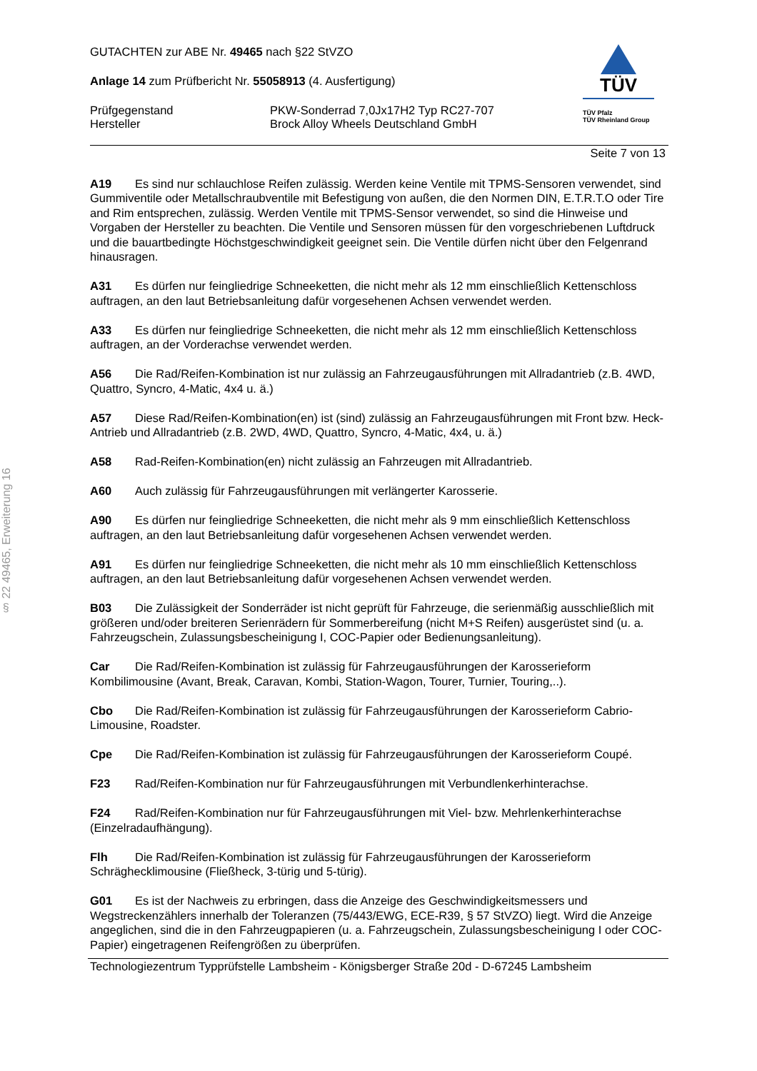§ 22 49465, Erweiterung 16
GUTACHTEN zur ABE Nr. 49465 nach §22 StVZO
Anlage 14 zum Prüfbericht Nr. 55058913 (4. Ausfertigung)
Prüfgegenstand PKW-Sonderrad 7,0Jx17H2 Typ RC27-707
Hersteller Brock Alloy Wheels Deutschland GmbH
TÜV
TÜV Pfalz
TÜV Rheinland Group
Seite 7 von 13
A19 Es sind nur schlauchlose Reifen zulässig. Werden keine Ventile mit TPMS-Sensoren verwendet, sind Gummiventile oder Metallschraubventile mit Befestigung von außen, die den Normen DIN, E.T.R.T.O oder Tire and Rim entsprechen, zulässig. Werden Ventile mit TPMS-Sensor verwendet, so sind die Hinweise und Vorgaben der Hersteller zu beachten. Die Ventile und Sensoren müssen für den vorgeschriebenen Luftdruck und die bauartbedingte Höchstgeschwindigkeit geeignet sein. Die Ventile dürfen nicht über den Felgenrand hinausragen.
A31 Es dürfen nur feingliedrige Schneeketten, die nicht mehr als 12 mm einschließlich Kettenschloss auftragen, an den laut Betriebsanleitung dafür vorgesehenen Achsen verwendet werden.
A33 Es dürfen nur feingliedrige Schneeketten, die nicht mehr als 12 mm einschließlich Kettenschloss auftragen, an der Vorderachse verwendet werden.
A56 Die Rad/Reifen-Kombination ist nur zulässig an Fahrzeugausführungen mit Allradantrieb (z.B. 4WD, Quattro, Syncro, 4-Matic, 4x4 u. ä.)
A57 Diese Rad/Reifen-Kombination(en) ist (sind) zulässig an Fahrzeugausführungen mit Front bzw. Heck-Antrieb und Allradantrieb (z.B. 2WD, 4WD, Quattro, Syncro, 4-Matic, 4x4, u. ä.)
A58 Rad-Reifen-Kombination(en) nicht zulässig an Fahrzeugen mit Allradantrieb.
A60 Auch zulässig für Fahrzeugausführungen mit verlängerter Karosserie.
A90 Es dürfen nur feingliedrige Schneeketten, die nicht mehr als 9 mm einschließlich Kettenschloss auftragen, an den laut Betriebsanleitung dafür vorgesehenen Achsen verwendet werden.
A91 Es dürfen nur feingliedrige Schneeketten, die nicht mehr als 10 mm einschließlich Kettenschloss auftragen, an den laut Betriebsanleitung dafür vorgesehenen Achsen verwendet werden.
B03 Die Zulässigkeit der Sonderräder ist nicht geprüft für Fahrzeuge, die serienmäßig ausschließlich mit größeren und/oder breiteren Serienrädern für Sommerbereifung (nicht M+S Reifen) ausgerüstet sind (u. a. Fahrzeugschein, Zulassungsbescheinigung I, COC-Papier oder Bedienungsanleitung).
Car Die Rad/Reifen-Kombination ist zulässig für Fahrzeugausführungen der Karosserieform Kombilimousine (Avant, Break, Caravan, Kombi, Station-Wagon, Tourer, Turnier, Touring,..).
Cbo Die Rad/Reifen-Kombination ist zulässig für Fahrzeugausführungen der Karosserieform Cabrio-Limousine, Roadster.
Cpe Die Rad/Reifen-Kombination ist zulässig für Fahrzeugausführungen der Karosserieform Coupé.
F23 Rad/Reifen-Kombination nur für Fahrzeugausführungen mit Verbundlenkerhinterachse.
F24 Rad/Reifen-Kombination nur für Fahrzeugausführungen mit Viel- bzw. Mehrlenkerhinterachse (Einzelradaufhängung).
Flh Die Rad/Reifen-Kombination ist zulässig für Fahrzeugausführungen der Karosserieform Schräghecklimousine (Fließheck, 3-türig und 5-türig).
G01 Es ist der Nachweis zu erbringen, dass die Anzeige des Geschwindigkeitsmessers und Wegstreckenzählers innerhalb der Toleranzen (75/443/EWG, ECE-R39, § 57 StVZO) liegt. Wird die Anzeige angeglichen, sind die in den Fahrzeugpapieren (u. a. Fahrzeugschein, Zulassungsbescheinigung I oder COC-Papier) eingetragenen Reifengrößen zu überprüfen.
Technologiezentrum Typprüfstelle Lambsheim - Königsberger Straße 20d - D-67245 Lambsheim